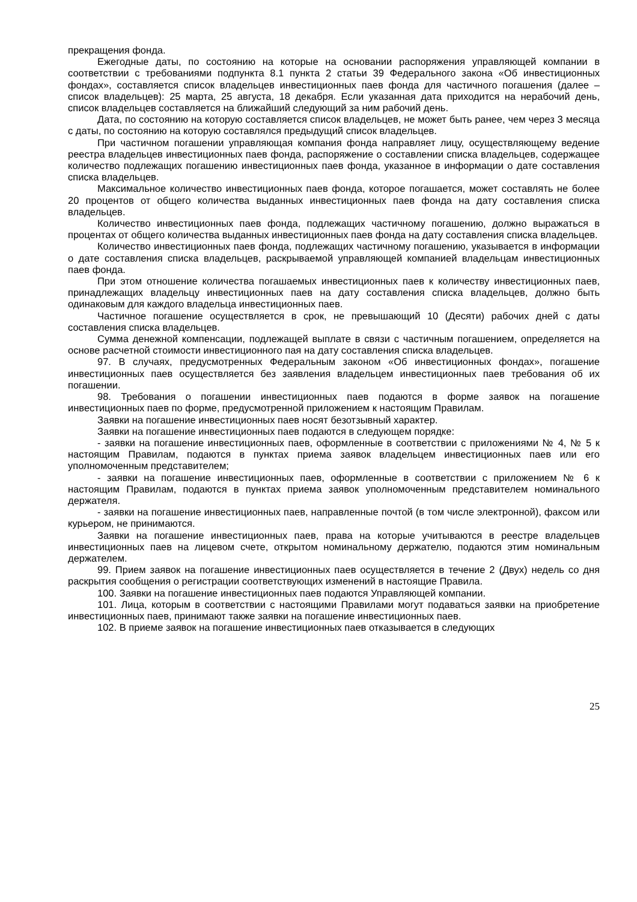прекращения фонда.
Ежегодные даты, по состоянию на которые на основании распоряжения управляющей компании в соответствии с требованиями подпункта 8.1 пункта 2 статьи 39 Федерального закона «Об инвестиционных фондах», составляется список владельцев инвестиционных паев фонда для частичного погашения (далее – список владельцев): 25 марта, 25 августа, 18 декабря. Если указанная дата приходится на нерабочий день, список владельцев составляется на ближайший следующий за ним рабочий день.
Дата, по состоянию на которую составляется список владельцев, не может быть ранее, чем через 3 месяца с даты, по состоянию на которую составлялся предыдущий список владельцев.
При частичном погашении управляющая компания фонда направляет лицу, осуществляющему ведение реестра владельцев инвестиционных паев фонда, распоряжение о составлении списка владельцев, содержащее количество подлежащих погашению инвестиционных паев фонда, указанное в информации о дате составления списка владельцев.
Максимальное количество инвестиционных паев фонда, которое погашается, может составлять не более 20 процентов от общего количества выданных инвестиционных паев фонда на дату составления списка владельцев.
Количество инвестиционных паев фонда, подлежащих частичному погашению, должно выражаться в процентах от общего количества выданных инвестиционных паев фонда на дату составления списка владельцев.
Количество инвестиционных паев фонда, подлежащих частичному погашению, указывается в информации о дате составления списка владельцев, раскрываемой управляющей компанией владельцам инвестиционных паев фонда.
При этом отношение количества погашаемых инвестиционных паев к количеству инвестиционных паев, принадлежащих владельцу инвестиционных паев на дату составления списка владельцев, должно быть одинаковым для каждого владельца инвестиционных паев.
Частичное погашение осуществляется в срок, не превышающий 10 (Десяти) рабочих дней с даты составления списка владельцев.
Сумма денежной компенсации, подлежащей выплате в связи с частичным погашением, определяется на основе расчетной стоимости инвестиционного пая на дату составления списка владельцев.
97. В случаях, предусмотренных Федеральным законом «Об инвестиционных фондах», погашение инвестиционных паев осуществляется без заявления владельцем инвестиционных паев требования об их погашении.
98. Требования о погашении инвестиционных паев подаются в форме заявок на погашение инвестиционных паев по форме, предусмотренной приложением к настоящим Правилам.
Заявки на погашение инвестиционных паев носят безотзывный характер.
Заявки на погашение инвестиционных паев подаются в следующем порядке:
- заявки на погашение инвестиционных паев, оформленные в соответствии с приложениями № 4, № 5 к настоящим Правилам, подаются в пунктах приема заявок владельцем инвестиционных паев или его уполномоченным представителем;
- заявки на погашение инвестиционных паев, оформленные в соответствии с приложением № 6 к настоящим Правилам, подаются в пунктах приема заявок уполномоченным представителем номинального держателя.
- заявки на погашение инвестиционных паев, направленные почтой (в том числе электронной), факсом или курьером, не принимаются.
Заявки на погашение инвестиционных паев, права на которые учитываются в реестре владельцев инвестиционных паев на лицевом счете, открытом номинальному держателю, подаются этим номинальным держателем.
99. Прием заявок на погашение инвестиционных паев осуществляется в течение 2 (Двух) недель со дня раскрытия сообщения о регистрации соответствующих изменений в настоящие Правила.
100. Заявки на погашение инвестиционных паев подаются Управляющей компании.
101. Лица, которым в соответствии с настоящими Правилами могут подаваться заявки на приобретение инвестиционных паев, принимают также заявки на погашение инвестиционных паев.
102. В приеме заявок на погашение инвестиционных паев отказывается в следующих
25